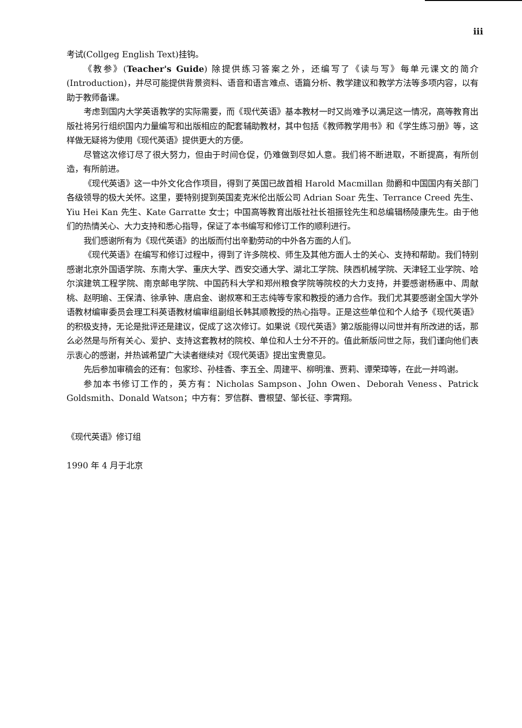iii
考试(Collgeg English Text)挂钩。
《教参》(Teacher's Guide) 除提供练习答案之外，还编写了《读与写》每单元课文的简介(Introduction)，并尽可能提供背景资料、语音和语言难点、语篇分析、教学建议和教学方法等多项内容，以有助于教师备课。
考虑到国内大学英语教学的实际需要，而《现代英语》基本教材一时又尚难予以满足这一情况，高等教育出版社将另行组织国内力量编写和出版相应的配套辅助教材，其中包括《教师教学用书》和《学生练习册》等，这样做无疑将为使用《现代英语》提供更大的方便。
尽管这次修订尽了很大努力，但由于时间仓促，仍难做到尽如人意。我们将不断进取，不断提高，有所创造，有所前进。
《现代英语》这一中外文化合作项目，得到了英国已故首相 Harold Macmillan 勋爵和中国国内有关部门各级领导的极大关怀。这里，要特别提到英国麦克米伦出版公司 Adrian Soar 先生、Terrance Creed 先生、Yiu Hei Kan 先生、Kate Garratte 女士；中国高等教育出版社社长祖振铨先生和总编辑杨陵康先生。由于他们的热情关心、大力支持和悉心指导，保证了本书编写和修订工作的顺利进行。
我们感谢所有为《现代英语》的出版而付出辛勤劳动的中外各方面的人们。
《现代英语》在编写和修订过程中，得到了许多院校、师生及其他方面人士的关心、支持和帮助。我们特别感谢北京外国语学院、东南大学、重庆大学、西安交通大学、湖北工学院、陕西机械学院、天津轻工业学院、哈尔滨建筑工程学院、南京邮电学院、中国药科大学和郑州粮食学院等院校的大力支持，并要感谢杨惠中、周献桃、赵明瑜、王保清、徐承钟、唐启金、谢叔寒和王志纯等专家和教授的通力合作。我们尤其要感谢全国大学外语教材编审委员会理工科英语教材编审组副组长韩其顺教授的热心指导。正是这些单位和个人给予《现代英语》的积极支持，无论是批评还是建议，促成了这次修订。如果说《现代英语》第2版能得以问世并有所改进的话，那么必然是与所有关心、爱护、支持这套教材的院校、单位和人士分不开的。值此新版问世之际，我们谨向他们表示衷心的感谢，并热诚希望广大读者继续对《现代英语》提出宝贵意见。
先后参加审稿会的还有：包家珍、孙桂香、李五全、周建平、柳明淮、贾莉、谭荣璋等，在此一并鸣谢。
参加本书修订工作的，英方有：Nicholas Sampson、John Owen、Deborah Veness、Patrick Goldsmith、Donald Watson；中方有：罗信群、曹根望、邹长征、李霄翔。
《现代英语》修订组
1990 年 4 月于北京